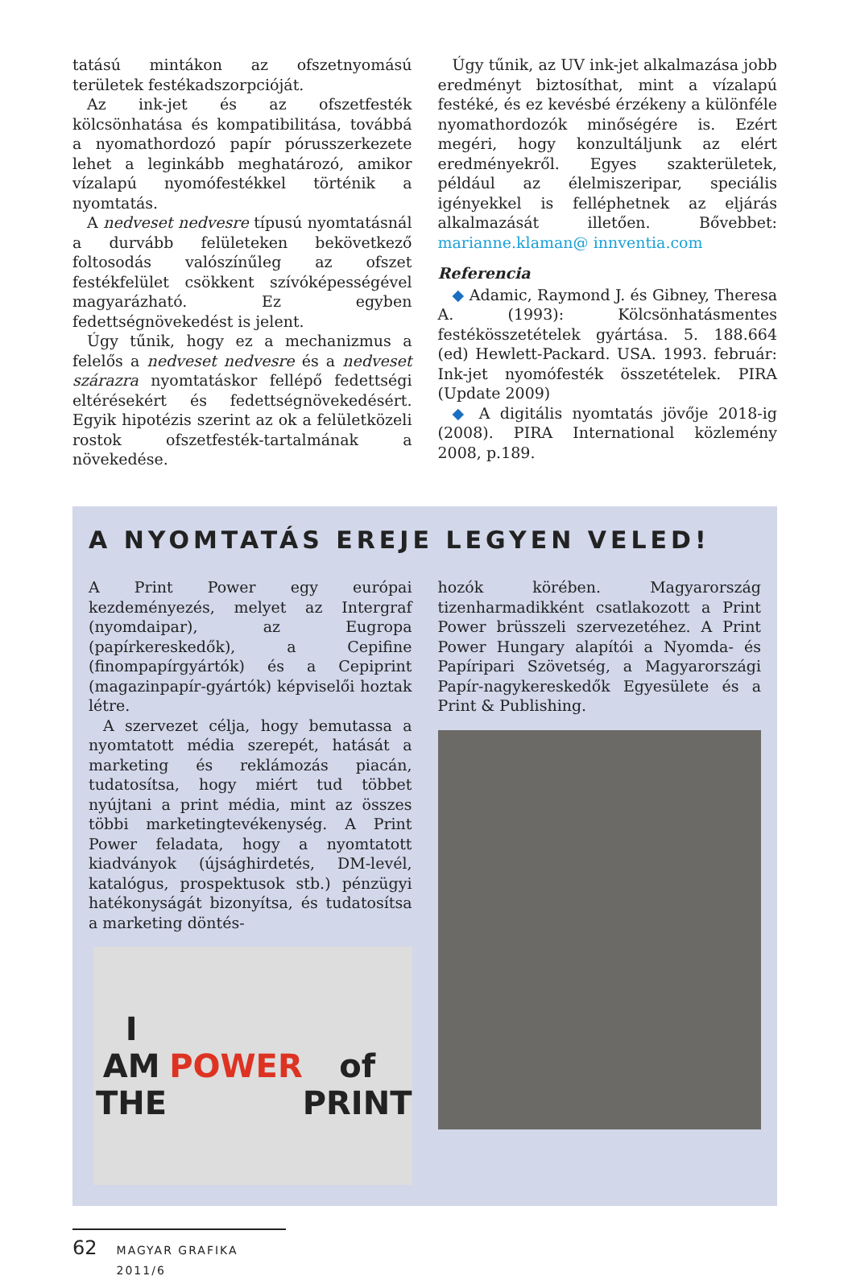tatású mintákon az ofszetnyomású területek festékadszorpcióját.
Az ink-jet és az ofszetfesték kölcsönhatása és kompatibilitása, továbbá a nyomathordozó papír pórusszerkezete lehet a leginkább meghatározó, amikor vízalapú nyomófestékkel történik a nyomtatás.
A nedveset nedvesre típusú nyomtatásnál a durvább felületeken bekövetkező foltosodás valószínűleg az ofszet festékfelület csökkent szívóképességével magyarázható. Ez egyben fedettségnövekedést is jelent.
Úgy tűnik, hogy ez a mechanizmus a felelős a nedveset nedvesre és a nedveset szárazra nyomtatáskor fellépő fedettségi eltérésekért és fedettségnövekedésért. Egyik hipotézis szerint az ok a felületközeli rostok ofszetfesték-tartalmának a növekedése.
Úgy tűnik, az UV ink-jet alkalmazása jobb eredményt biztosíthat, mint a vízalapú festéké, és ez kevésbé érzékeny a különféle nyomathordozók minőségére is. Ezért megéri, hogy konzultáljunk az elért eredményekről. Egyes szakterületek, például az élelmiszeripar, speciális igényekkel is felléphetnek az eljárás alkalmazását illetően. Bővebbet: marianne.klaman@ innventia.com
Referencia
◆ Adamic, Raymond J. és Gibney, Theresa A. (1993): Kölcsönhatásmentes festékösszetételek gyártása. 5. 188.664 (ed) Hewlett-Packard. USA. 1993. február: Ink-jet nyomófesték összetételek. PIRA (Update 2009)
◆ A digitális nyomtatás jövője 2018-ig (2008). PIRA International közlemény 2008, p.189.
A NYOMTATÁS EREJE LEGYEN VELED!
A Print Power egy európai kezdeményezés, melyet az Intergraf (nyomdaipar), az Eugropa (papírkereskedők), a Cepifine (finompapírgyártók) és a Cepiprint (magazinpapír-gyártók) képviselői hoztak létre.
A szervezet célja, hogy bemutassa a nyomtatott média szerepét, hatását a marketing és reklámozás piacán, tudatosítsa, hogy miért tud többet nyújtani a print média, mint az összes többi marketingtevékenység. A Print Power feladata, hogy a nyomtatott kiadványok (újsághirdetés, DM-levél, katalógus, prospektusok stb.) pénzügyi hatékonyságát bizonyítsa, és tudatosítsa a marketing döntés-
I AM THE
POWER
of PRINT
hozók körében. Magyarország tizenharmadikként csatlakozott a Print Power brüsszeli szervezetéhez. A Print Power Hungary alapítói a Nyomda- és Papíripari Szövetség, a Magyarországi Papír-nagykereskedők Egyesülete és a Print & Publishing.
62 MAGYAR GRAFIKA 2011/6